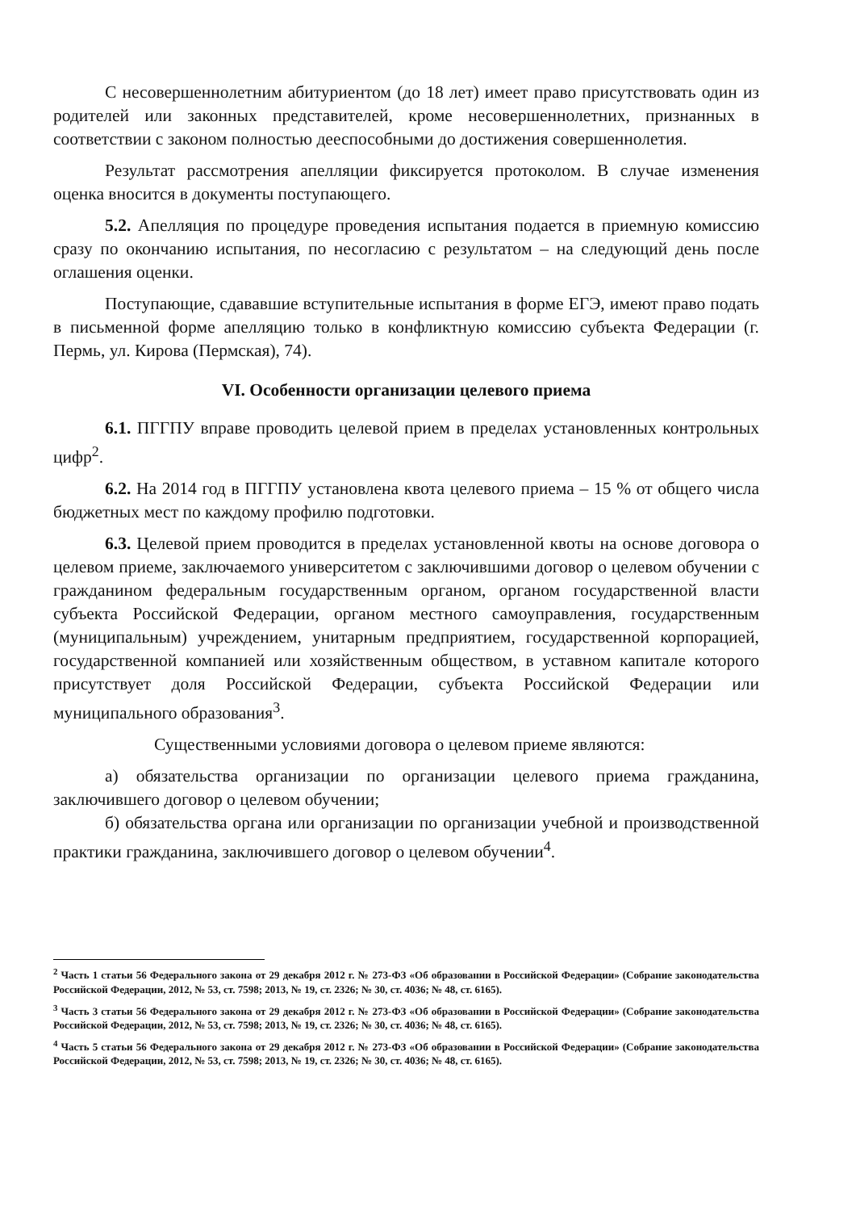С несовершеннолетним абитуриентом (до 18 лет) имеет право присутствовать один из родителей или законных представителей, кроме несовершеннолетних, признанных в соответствии с законом полностью дееспособными до достижения совершеннолетия.
Результат рассмотрения апелляции фиксируется протоколом. В случае изменения оценка вносится в документы поступающего.
5.2. Апелляция по процедуре проведения испытания подается в приемную комиссию сразу по окончанию испытания, по несогласию с результатом – на следующий день после оглашения оценки.
Поступающие, сдававшие вступительные испытания в форме ЕГЭ, имеют право подать в письменной форме апелляцию только в конфликтную комиссию субъекта Федерации (г. Пермь, ул. Кирова (Пермская), 74).
VI. Особенности организации целевого приема
6.1. ПГГПУ вправе проводить целевой прием в пределах установленных контрольных цифр<sup>2</sup>.
6.2. На 2014 год в ПГГПУ установлена квота целевого приема – 15 % от общего числа бюджетных мест по каждому профилю подготовки.
6.3. Целевой прием проводится в пределах установленной квоты на основе договора о целевом приеме, заключаемого университетом с заключившими договор о целевом обучении с гражданином федеральным государственным органом, органом государственной власти субъекта Российской Федерации, органом местного самоуправления, государственным (муниципальным) учреждением, унитарным предприятием, государственной корпорацией, государственной компанией или хозяйственным обществом, в уставном капитале которого присутствует доля Российской Федерации, субъекта Российской Федерации или муниципального образования<sup>3</sup>.
Существенными условиями договора о целевом приеме являются:
а) обязательства организации по организации целевого приема гражданина, заключившего договор о целевом обучении;
б) обязательства органа или организации по организации учебной и производственной практики гражданина, заключившего договор о целевом обучении<sup>4</sup>.
<sup>2</sup> Часть 1 статьи 56 Федерального закона от 29 декабря 2012 г. № 273-ФЗ «Об образовании в Российской Федерации» (Собрание законодательства Российской Федерации, 2012, № 53, ст. 7598; 2013, № 19, ст. 2326; № 30, ст. 4036; № 48, ст. 6165).
<sup>3</sup> Часть 3 статьи 56 Федерального закона от 29 декабря 2012 г. № 273-ФЗ «Об образовании в Российской Федерации» (Собрание законодательства Российской Федерации, 2012, № 53, ст. 7598; 2013, № 19, ст. 2326; № 30, ст. 4036; № 48, ст. 6165).
<sup>4</sup> Часть 5 статьи 56 Федерального закона от 29 декабря 2012 г. № 273-ФЗ «Об образовании в Российской Федерации» (Собрание законодательства Российской Федерации, 2012, № 53, ст. 7598; 2013, № 19, ст. 2326; № 30, ст. 4036; № 48, ст. 6165).